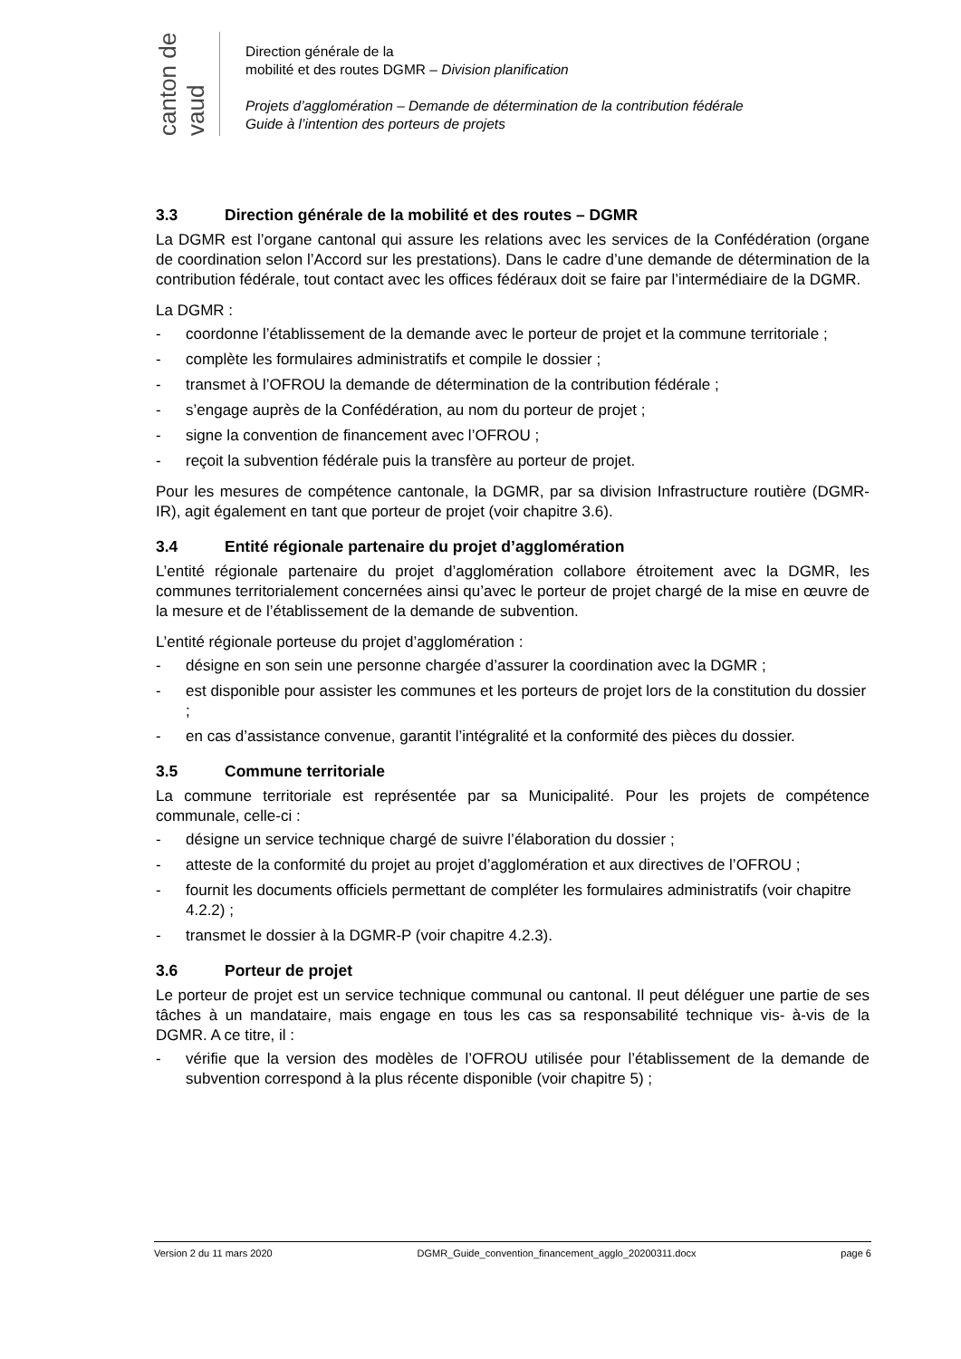canton de vaud
Direction générale de la
mobilité et des routes DGMR – Division planification
Projets d’agglomération – Demande de détermination de la contribution fédérale
Guide à l’intention des porteurs de projets
3.3 Direction générale de la mobilité et des routes – DGMR
La DGMR est l’organe cantonal qui assure les relations avec les services de la Confédération (organe de coordination selon l’Accord sur les prestations). Dans le cadre d’une demande de détermination de la contribution fédérale, tout contact avec les offices fédéraux doit se faire par l’intermédiaire de la DGMR.
La DGMR :
- coordonne l’établissement de la demande avec le porteur de projet et la commune territoriale ;
- complète les formulaires administratifs et compile le dossier ;
- transmet à l’OFROU la demande de détermination de la contribution fédérale ;
- s’engage auprès de la Confédération, au nom du porteur de projet ;
- signe la convention de financement avec l’OFROU ;
- reçoit la subvention fédérale puis la transfère au porteur de projet.
Pour les mesures de compétence cantonale, la DGMR, par sa division Infrastructure routière (DGMR-IR), agit également en tant que porteur de projet (voir chapitre 3.6).
3.4 Entité régionale partenaire du projet d’agglomération
L’entité régionale partenaire du projet d’agglomération collabore étroitement avec la DGMR, les communes territorialement concernées ainsi qu’avec le porteur de projet chargé de la mise en œuvre de la mesure et de l’établissement de la demande de subvention.
L’entité régionale porteuse du projet d’agglomération :
- désigne en son sein une personne chargée d’assurer la coordination avec la DGMR ;
- est disponible pour assister les communes et les porteurs de projet lors de la constitution du dossier ;
- en cas d’assistance convenue, garantit l’intégralité et la conformité des pièces du dossier.
3.5 Commune territoriale
La commune territoriale est représentée par sa Municipalité. Pour les projets de compétence communale, celle-ci :
- désigne un service technique chargé de suivre l’élaboration du dossier ;
- atteste de la conformité du projet au projet d’agglomération et aux directives de l’OFROU ;
- fournit les documents officiels permettant de compléter les formulaires administratifs (voir chapitre 4.2.2) ;
- transmet le dossier à la DGMR-P (voir chapitre 4.2.3).
3.6 Porteur de projet
Le porteur de projet est un service technique communal ou cantonal. Il peut déléguer une partie de ses tâches à un mandataire, mais engage en tous les cas sa responsabilité technique vis- à-vis de la DGMR. A ce titre, il :
- vérifie que la version des modèles de l’OFROU utilisée pour l’établissement de la demande de subvention correspond à la plus récente disponible (voir chapitre 5) ;
Version 2 du 11 mars 2020 DGMR_Guide_convention_financement_agglo_20200311.docx page 6